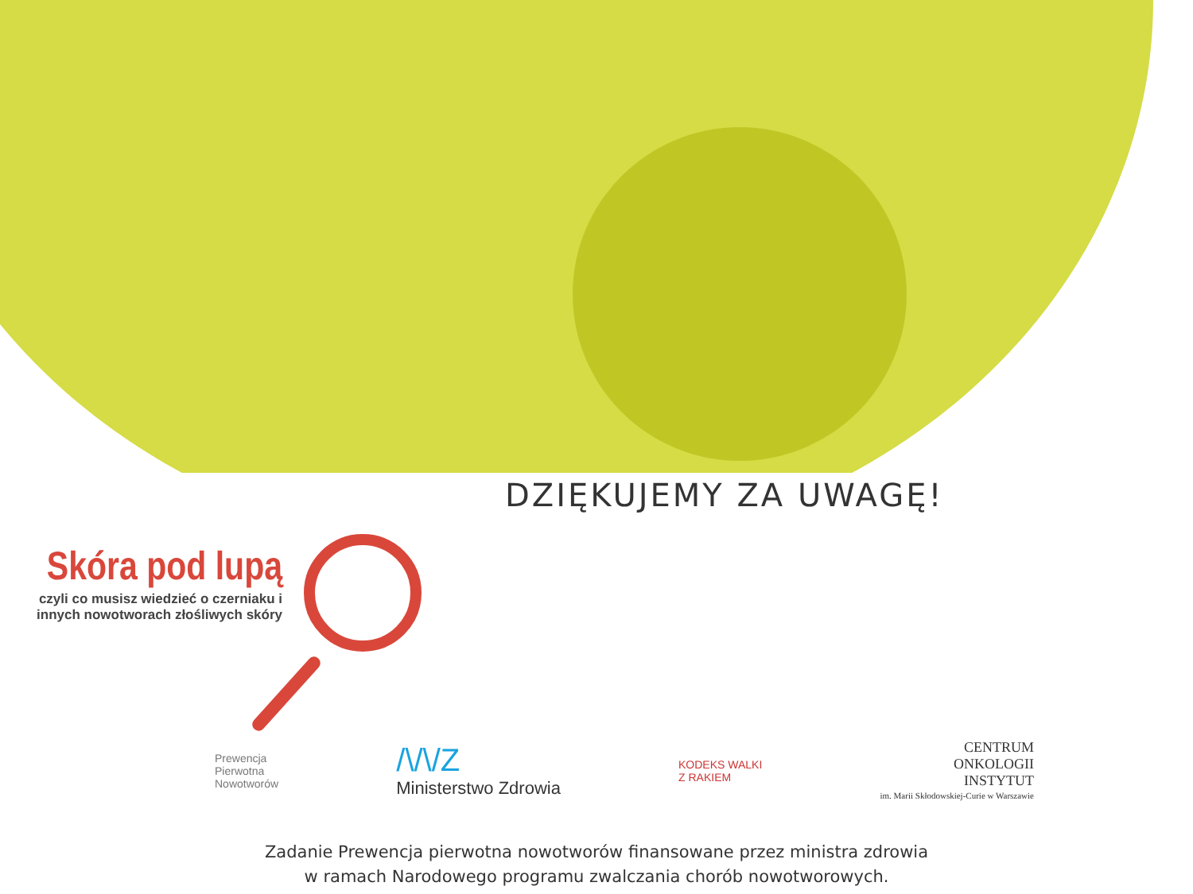DZIĘKUJEMY ZA UWAGĘ!
Skóra pod lupą
czyli co musisz wiedzieć o czerniaku i innych nowotworach złośliwych skóry
Prewencja
Pierwotna
Nowotworów
/\/\/Z
Ministerstwo Zdrowia
KODEKS WALKI
Z RAKIEM
CENTRUM
ONKOLOGII
INSTYTUT
im. Marii Skłodowskiej-Curie w Warszawie
Zadanie Prewencja pierwotna nowotworów finansowane przez ministra zdrowia
w ramach Narodowego programu zwalczania chorób nowotworowych.